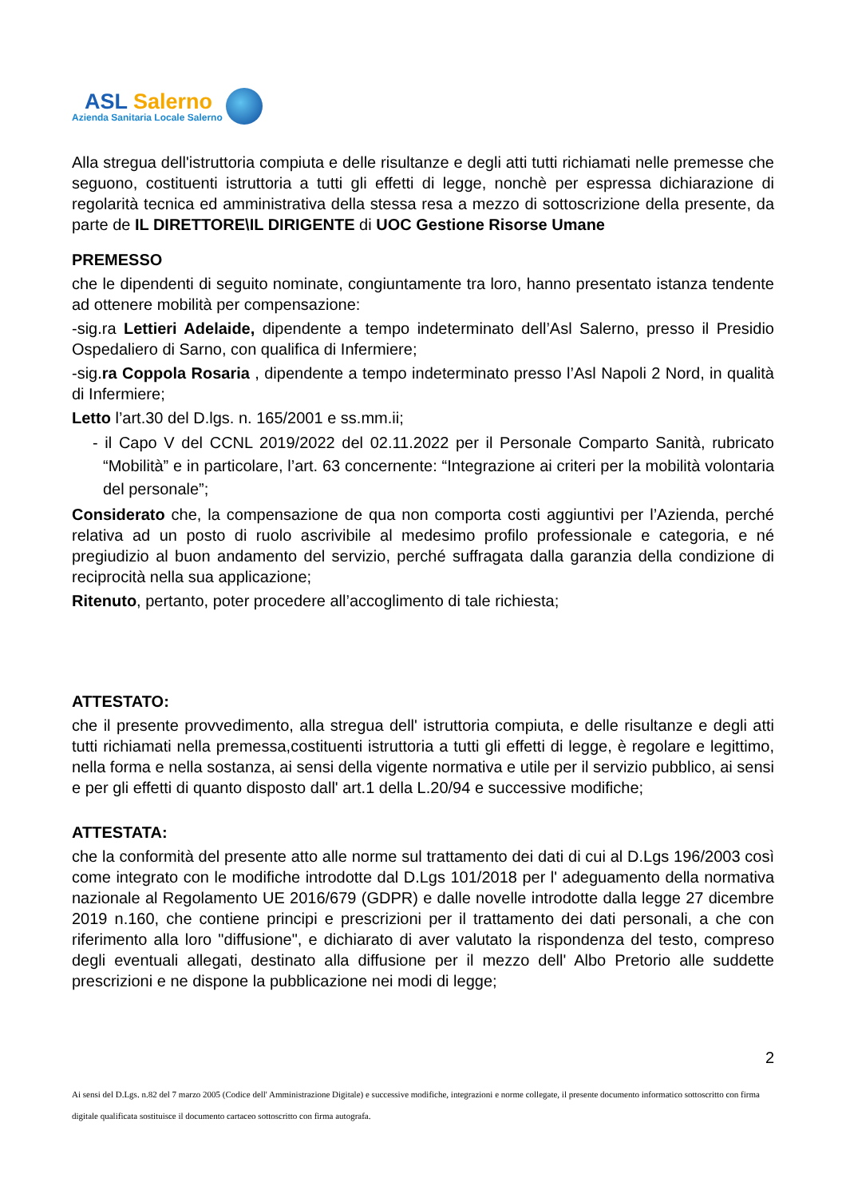ASL Salerno
Azienda Sanitaria Locale Salerno
Alla stregua dell'istruttoria compiuta e delle risultanze e degli atti tutti richiamati nelle premesse che seguono, costituenti istruttoria a tutti gli effetti di legge, nonchè per espressa dichiarazione di regolarità tecnica ed amministrativa della stessa resa a mezzo di sottoscrizione della presente, da parte de IL DIRETTORE\IL DIRIGENTE di UOC Gestione Risorse Umane
PREMESSO
che le dipendenti di seguito nominate, congiuntamente tra loro, hanno presentato istanza tendente ad ottenere mobilità per compensazione:
-sig.ra Lettieri Adelaide, dipendente a tempo indeterminato dell’Asl Salerno, presso il Presidio Ospedaliero di Sarno, con qualifica di Infermiere;
-sig.ra Coppola Rosaria , dipendente a tempo indeterminato presso l’Asl Napoli 2 Nord, in qualità di Infermiere;
Letto l’art.30 del D.lgs. n. 165/2001 e ss.mm.ii;
- il Capo V del CCNL 2019/2022 del 02.11.2022 per il Personale Comparto Sanità, rubricato “Mobilità” e in particolare, l’art. 63 concernente: “Integrazione ai criteri per la mobilità volontaria del personale”;
Considerato che, la compensazione de qua non comporta costi aggiuntivi per l’Azienda, perché relativa ad un posto di ruolo ascrivibile al medesimo profilo professionale e categoria, e né pregiudizio al buon andamento del servizio, perché suffragata dalla garanzia della condizione di reciprocità nella sua applicazione;
Ritenuto, pertanto, poter procedere all’accoglimento di tale richiesta;
ATTESTATO:
che il presente provvedimento, alla stregua dell' istruttoria compiuta, e delle risultanze e degli atti tutti richiamati nella premessa,costituenti istruttoria a tutti gli effetti di legge, è regolare e legittimo, nella forma e nella sostanza, ai sensi della vigente normativa e utile per il servizio pubblico, ai sensi e per gli effetti di quanto disposto dall' art.1 della L.20/94 e successive modifiche;
ATTESTATA:
che la conformità del presente atto alle norme sul trattamento dei dati di cui al D.Lgs 196/2003 così come integrato con le modifiche introdotte dal D.Lgs 101/2018 per l' adeguamento della normativa nazionale al Regolamento UE 2016/679 (GDPR) e dalle novelle introdotte dalla legge 27 dicembre 2019 n.160, che contiene principi e prescrizioni per il trattamento dei dati personali, a che con riferimento alla loro "diffusione", e dichiarato di aver valutato la rispondenza del testo, compreso degli eventuali allegati, destinato alla diffusione per il mezzo dell' Albo Pretorio alle suddette prescrizioni e ne dispone la pubblicazione nei modi di legge;
2
Ai sensi del D.Lgs. n.82 del 7 marzo 2005 (Codice dell' Amministrazione Digitale) e successive modifiche, integrazioni e norme collegate, il presente documento informatico sottoscritto con firma digitale qualificata sostituisce il documento cartaceo sottoscritto con firma autografa.